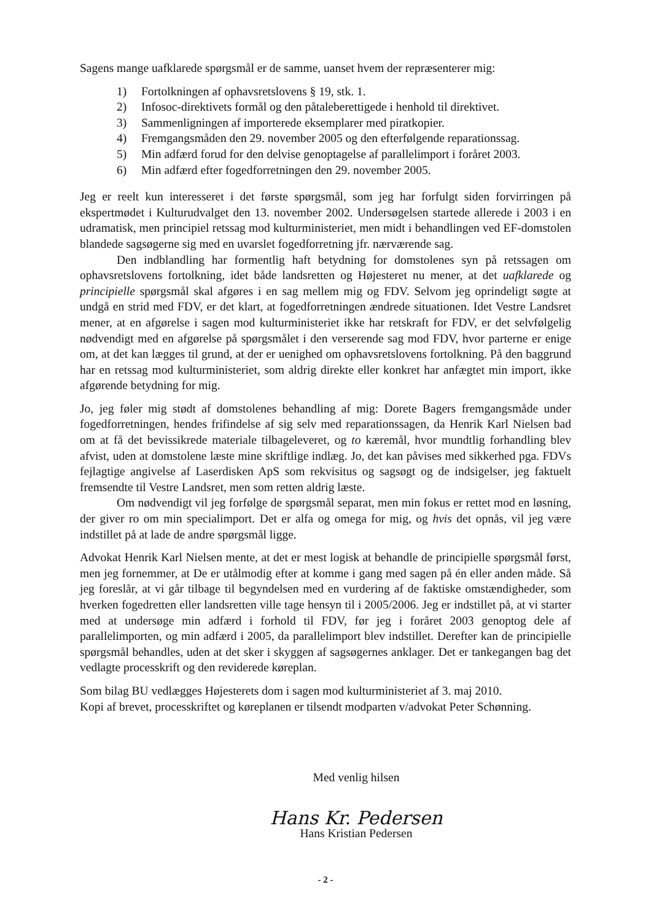Sagens mange uafklarede spørgsmål er de samme, uanset hvem der repræsenterer mig:
1) Fortolkningen af ophavsretslovens § 19, stk. 1.
2) Infosoc-direktivets formål og den påtaleberettigede i henhold til direktivet.
3) Sammenligningen af importerede eksemplarer med piratkopier.
4) Fremgangsmåden den 29. november 2005 og den efterfølgende reparationssag.
5) Min adfærd forud for den delvise genoptagelse af parallelimport i foråret 2003.
6) Min adfærd efter fogedforretningen den 29. november 2005.
Jeg er reelt kun interesseret i det første spørgsmål, som jeg har forfulgt siden forvirringen på ekspertmødet i Kulturudvalget den 13. november 2002. Undersøgelsen startede allerede i 2003 i en udramatisk, men principiel retssag mod kulturministeriet, men midt i behandlingen ved EF-domstolen blandede sagsøgerne sig med en uvarslet fogedforretning jfr. nærværende sag.
Den indblandling har formentlig haft betydning for domstolenes syn på retssagen om ophavsretslovens fortolkning, idet både landsretten og Højesteret nu mener, at det uafklarede og principielle spørgsmål skal afgøres i en sag mellem mig og FDV. Selvom jeg oprindeligt søgte at undgå en strid med FDV, er det klart, at fogedforretningen ændrede situationen. Idet Vestre Landsret mener, at en afgørelse i sagen mod kulturministeriet ikke har retskraft for FDV, er det selvfølgelig nødvendigt med en afgørelse på spørgsmålet i den verserende sag mod FDV, hvor parterne er enige om, at det kan lægges til grund, at der er uenighed om ophavsretslovens fortolkning. På den baggrund har en retssag mod kulturministeriet, som aldrig direkte eller konkret har anfægtet min import, ikke afgørende betydning for mig.
Jo, jeg føler mig stødt af domstolenes behandling af mig: Dorete Bagers fremgangsmåde under fogedforretningen, hendes frifindelse af sig selv med reparationssagen, da Henrik Karl Nielsen bad om at få det bevissikrede materiale tilbageleveret, og to kæremål, hvor mundtlig forhandling blev afvist, uden at domstolene læste mine skriftlige indlæg. Jo, det kan påvises med sikkerhed pga. FDVs fejlagtige angivelse af Laserdisken ApS som rekvisitus og sagsøgt og de indsigelser, jeg faktuelt fremsendte til Vestre Landsret, men som retten aldrig læste.
Om nødvendigt vil jeg forfølge de spørgsmål separat, men min fokus er rettet mod en løsning, der giver ro om min specialimport. Det er alfa og omega for mig, og hvis det opnås, vil jeg være indstillet på at lade de andre spørgsmål ligge.
Advokat Henrik Karl Nielsen mente, at det er mest logisk at behandle de principielle spørgsmål først, men jeg fornemmer, at De er utålmodig efter at komme i gang med sagen på én eller anden måde. Så jeg foreslår, at vi går tilbage til begyndelsen med en vurdering af de faktiske omstændigheder, som hverken fogedretten eller landsretten ville tage hensyn til i 2005/2006. Jeg er indstillet på, at vi starter med at undersøge min adfærd i forhold til FDV, før jeg i foråret 2003 genoptog dele af parallelimporten, og min adfærd i 2005, da parallelimport blev indstillet. Derefter kan de principielle spørgsmål behandles, uden at det sker i skyggen af sagsøgernes anklager. Det er tankegangen bag det vedlagte processkrift og den reviderede køreplan.
Som bilag BU vedlægges Højesterets dom i sagen mod kulturministeriet af 3. maj 2010.
Kopi af brevet, processkriftet og køreplanen er tilsendt modparten v/advokat Peter Schønning.
Med venlig hilsen
Hans Kr. Pedersen
Hans Kristian Pedersen
- 2 -